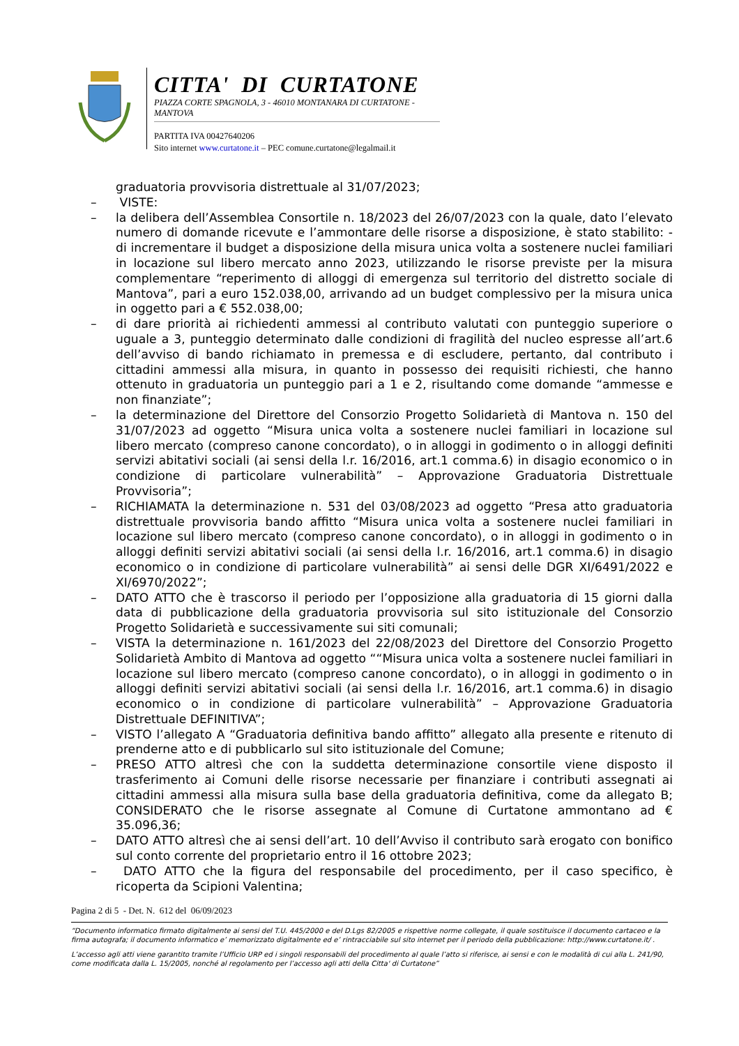CITTA' DI CURTATONE
PIAZZA CORTE SPAGNOLA, 3 - 46010 MONTANARA DI CURTATONE - MANTOVA
PARTITA IVA 00427640206
Sito internet www.curtatone.it – PEC comune.curtatone@legalmail.it
graduatoria provvisoria distrettuale al 31/07/2023;
– VISTE:
– la delibera dell’Assemblea Consortile n. 18/2023 del 26/07/2023 con la quale, dato l’elevato numero di domande ricevute e l’ammontare delle risorse a disposizione, è stato stabilito: - di incrementare il budget a disposizione della misura unica volta a sostenere nuclei familiari in locazione sul libero mercato anno 2023, utilizzando le risorse previste per la misura complementare “reperimento di alloggi di emergenza sul territorio del distretto sociale di Mantova”, pari a euro 152.038,00, arrivando ad un budget complessivo per la misura unica in oggetto pari a € 552.038,00;
– di dare priorità ai richiedenti ammessi al contributo valutati con punteggio superiore o uguale a 3, punteggio determinato dalle condizioni di fragilità del nucleo espresse all’art.6 dell’avviso di bando richiamato in premessa e di escludere, pertanto, dal contributo i cittadini ammessi alla misura, in quanto in possesso dei requisiti richiesti, che hanno ottenuto in graduatoria un punteggio pari a 1 e 2, risultando come domande “ammesse e non finanziate”;
– la determinazione del Direttore del Consorzio Progetto Solidarietà di Mantova n. 150 del 31/07/2023 ad oggetto “Misura unica volta a sostenere nuclei familiari in locazione sul libero mercato (compreso canone concordato), o in alloggi in godimento o in alloggi definiti servizi abitativi sociali (ai sensi della l.r. 16/2016, art.1 comma.6) in disagio economico o in condizione di particolare vulnerabilità” – Approvazione Graduatoria Distrettuale Provvisoria”;
– RICHIAMATA la determinazione n. 531 del 03/08/2023 ad oggetto “Presa atto graduatoria distrettuale provvisoria bando affitto “Misura unica volta a sostenere nuclei familiari in locazione sul libero mercato (compreso canone concordato), o in alloggi in godimento o in alloggi definiti servizi abitativi sociali (ai sensi della l.r. 16/2016, art.1 comma.6) in disagio economico o in condizione di particolare vulnerabilità” ai sensi delle DGR XI/6491/2022 e XI/6970/2022”;
– DATO ATTO che è trascorso il periodo per l’opposizione alla graduatoria di 15 giorni dalla data di pubblicazione della graduatoria provvisoria sul sito istituzionale del Consorzio Progetto Solidarietà e successivamente sui siti comunali;
– VISTA la determinazione n. 161/2023 del 22/08/2023 del Direttore del Consorzio Progetto Solidarietà Ambito di Mantova ad oggetto ““Misura unica volta a sostenere nuclei familiari in locazione sul libero mercato (compreso canone concordato), o in alloggi in godimento o in alloggi definiti servizi abitativi sociali (ai sensi della l.r. 16/2016, art.1 comma.6) in disagio economico o in condizione di particolare vulnerabilità” – Approvazione Graduatoria Distrettuale DEFINITIVA”;
– VISTO l’allegato A “Graduatoria definitiva bando affitto” allegato alla presente e ritenuto di prenderne atto e di pubblicarlo sul sito istituzionale del Comune;
– PRESO ATTO altresì che con la suddetta determinazione consortile viene disposto il trasferimento ai Comuni delle risorse necessarie per finanziare i contributi assegnati ai cittadini ammessi alla misura sulla base della graduatoria definitiva, come da allegato B; CONSIDERATO che le risorse assegnate al Comune di Curtatone ammontano ad € 35.096,36;
– DATO ATTO altresì che ai sensi dell’art. 10 dell’Avviso il contributo sarà erogato con bonifico sul conto corrente del proprietario entro il 16 ottobre 2023;
– DATO ATTO che la figura del responsabile del procedimento, per il caso specifico, è ricoperta da Scipioni Valentina;
Pagina 2 di 5 - Det. N. 612 del 06/09/2023
“Documento informatico firmato digitalmente ai sensi del T.U. 445/2000 e del D.Lgs 82/2005 e rispettive norme collegate, il quale sostituisce il documento cartaceo e la firma autografa; il documento informatico e’ memorizzato digitalmente ed e’ rintracciabile sul sito internet per il periodo della pubblicazione: http://www.curtatone.it/ .
L’accesso agli atti viene garantito tramite l’Ufficio URP ed i singoli responsabili del procedimento al quale l’atto si riferisce, ai sensi e con le modalità di cui alla L. 241/90, come modificata dalla L. 15/2005, nonché al regolamento per l’accesso agli atti della Citta' di Curtatone”